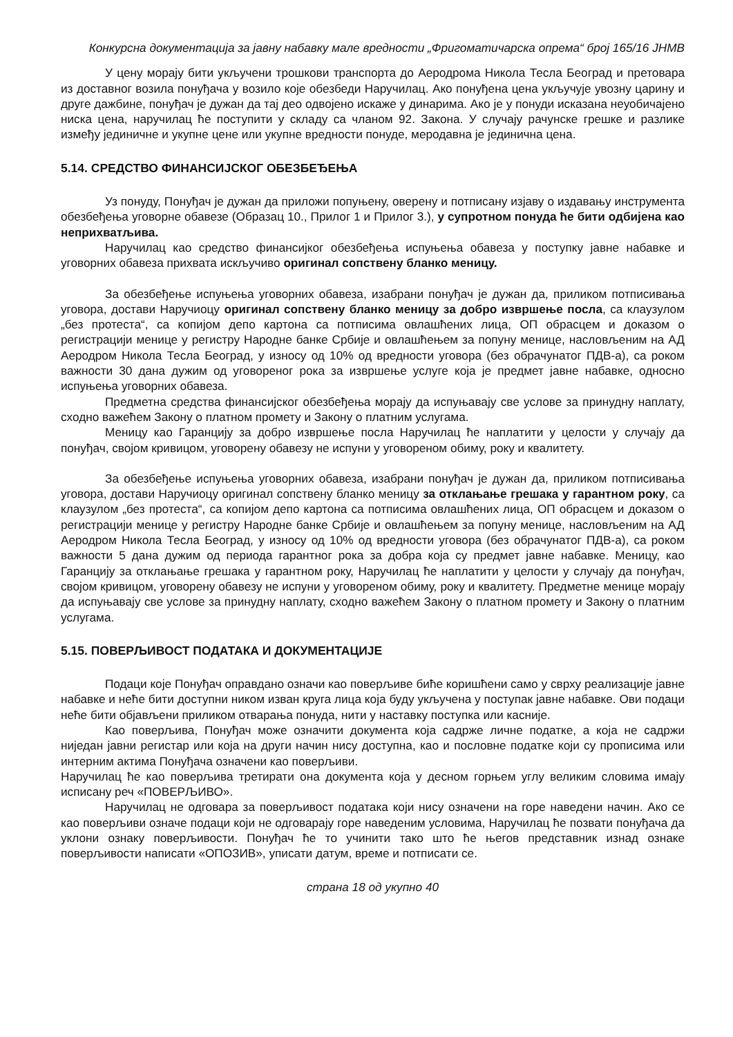Конкурсна документација за јавну набавку мале вредности „Фригоматичарска опрема“ број 165/16 ЈНМВ
У цену морају бити укључени трошкови транспорта до Аеродрома Никола Тесла Београд и претовара из доставног возила понуђача у возило које обезбеди Наручилац. Ако понуђена цена укључује увозну царину и друге дажбине, понуђач је дужан да тај део одвојено искаже у динарима. Ако је у понуди исказана неуобичајено ниска цена, наручилац ће поступити у складу са чланом 92. Закона. У случају рачунске грешке и разлике између јединичне и укупне цене или укупне вредности понуде, меродавна је јединична цена.
5.14. СРЕДСТВО ФИНАНСИЈСКОГ ОБЕЗБЕЂЕЊА
Уз понуду, Понуђач је дужан да приложи попуњену, оверену и потписану изјаву о издавању инструмента обезбеђења уговорне обавезе (Образац 10., Прилог 1 и Прилог 3.), у супротном понуда ће бити одбијена као неприхватљива.
Наручилац као средство финансијког обезбеђења испуњења обавеза у поступку јавне набавке и уговорних обавеза прихвата искључиво оригинал сопствену бланко меницу.
За обезбеђење испуњења уговорних обавеза, изабрани понуђач је дужан да, приликом потписивања уговора, достави Наручиоцу оригинал сопствену бланко меницу за добро извршење посла, са клаузулом „без протеста“, са копијом депо картона са потписима овлашћених лица, ОП обрасцем и доказом о регистрацији менице у регистру Народне банке Србије и овлашћењем за попуну менице, насловљеним на АД Аеродром Никола Тесла Београд, у износу од 10% од вредности уговора (без обрачунатог ПДВ-а), са роком важности 30 дана дужим од уговореног рока за извршење услуге која је предмет јавне набавке, односно испуњења уговорних обавеза.
Предметна средства финансијског обезбеђења морају да испуњавају све услове за принудну наплату, сходно важећем Закону о платном промету и Закону о платним услугама.
Меницу као Гаранцију за добро извршење посла Наручилац ће наплатити у целости у случају да понуђач, својом кривицом, уговорену обавезу не испуни у уговореном обиму, року и квалитету.
За обезбеђење испуњења уговорних обавеза, изабрани понуђач је дужан да, приликом потписивања уговора, достави Наручиоцу оригинал сопствену бланко меницу за отклањање грешака у гарантном року, са клаузулом „без протеста“, са копијом депо картона са потписима овлашћених лица, ОП обрасцем и доказом о регистрацији менице у регистру Народне банке Србије и овлашћењем за попуну менице, насловљеним на АД Аеродром Никола Тесла Београд, у износу од 10% од вредности уговора (без обрачунатог ПДВ-а), са роком важности 5 дана дужим од периода гарантног рока за добра која су предмет јавне набавке. Меницу, као Гаранцију за отклањање грешака у гарантном року, Наручилац ће наплатити у целости у случају да понуђач, својом кривицом, уговорену обавезу не испуни у уговореном обиму, року и квалитету. Предметне менице морају да испуњавају све услове за принудну наплату, сходно важећем Закону о платном промету и Закону о платним услугама.
5.15. ПОВЕРЉИВОСТ ПОДАТАКА И ДОКУМЕНТАЦИЈЕ
Подаци које Понуђач оправдано означи као поверљиве биће коришћени само у сврху реализације јавне набавке и неће бити доступни ником изван круга лица која буду укључена у поступак јавне набавке. Ови подаци неће бити објављени приликом отварања понуда, нити у наставку поступка или касније.
Као поверљива, Понуђач може означити документа која садрже личне податке, а која не садржи ниједан јавни регистар или која на други начин нису доступна, као и пословне податке који су прописима или интерним актима Понуђача означени као поверљиви.
Наручилац ће као поверљива третирати она документа која у десном горњем углу великим словима имају исписану реч «ПОВЕРЉИВО».
Наручилац не одговара за поверљивост података који нису означени на горе наведени начин. Ако се као поверљиви означе подаци који не одговарају горе наведеним условима, Наручилац ће позвати понуђача да уклони ознаку поверљивости. Понуђач ће то учинити тако што ће његов представник изнад ознаке поверљивости написати «ОПОЗИВ», уписати датум, време и потписати се.
страна 18 од укупно 40